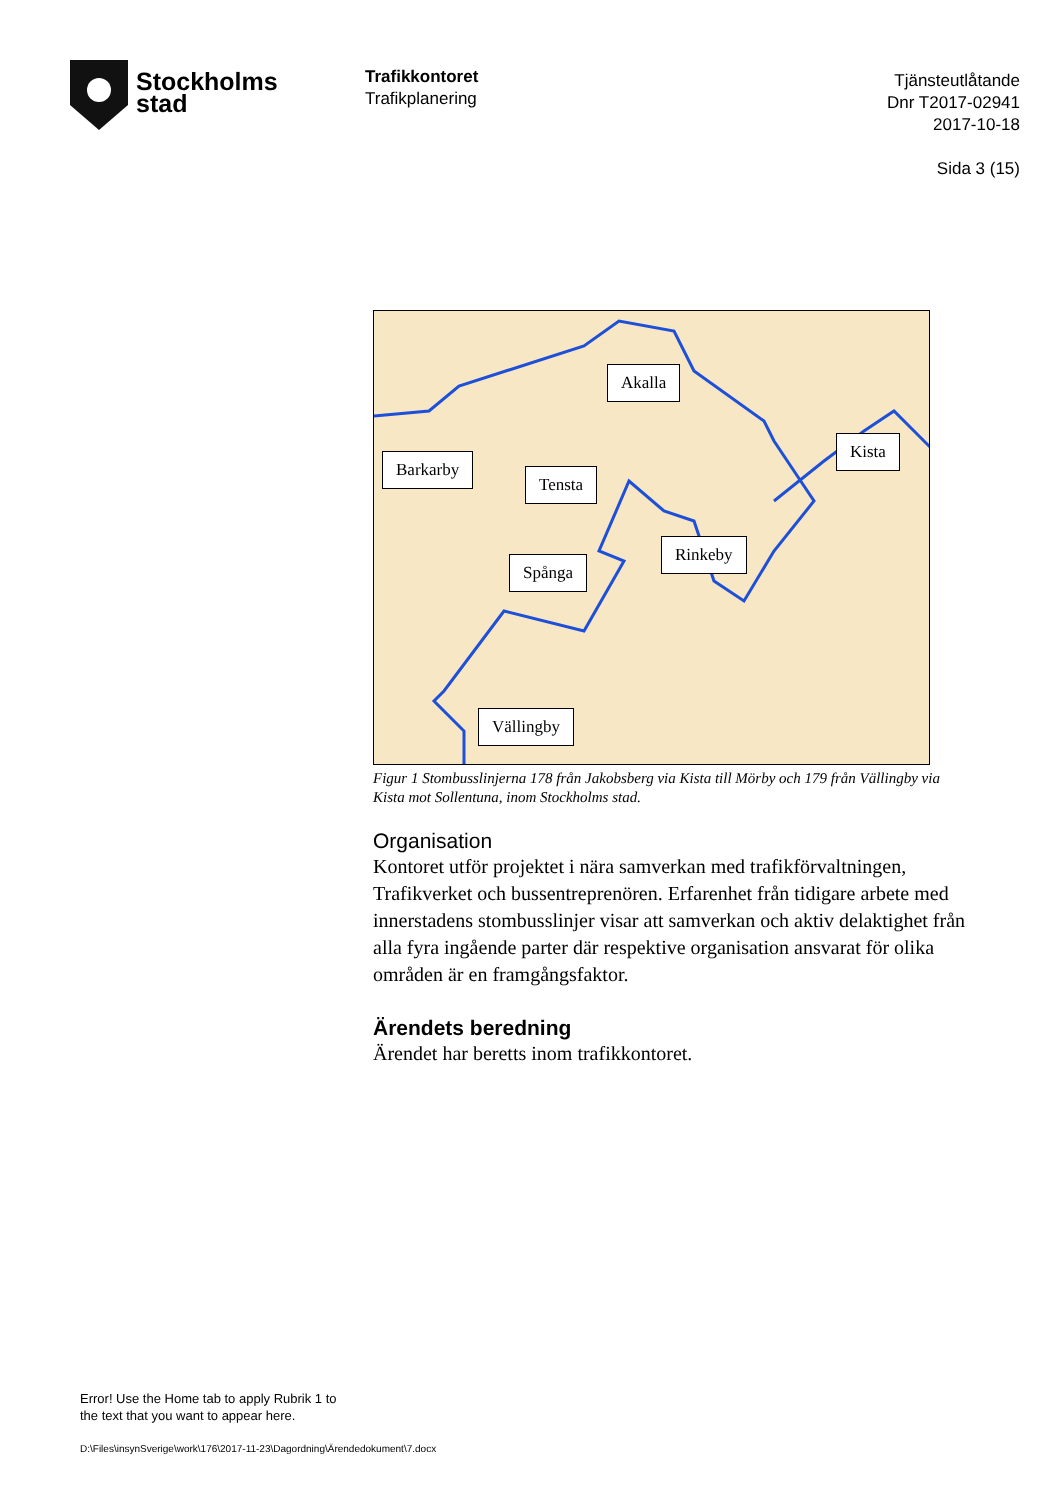Stockholms
stad
Trafikkontoret
Trafikplanering
Tjänsteutlåtande
Dnr T2017-02941
2017-10-18
Sida 3 (15)
Akalla
Kista
Barkarby
Tensta
Rinkeby
Spånga
Vällingby
Figur 1 Stombusslinjerna 178 från Jakobsberg via Kista till Mörby och 179 från Vällingby via Kista mot Sollentuna, inom Stockholms stad.
Organisation
Kontoret utför projektet i nära samverkan med trafikförvaltningen, Trafikverket och bussentreprenören. Erfarenhet från tidigare arbete med innerstadens stombusslinjer visar att samverkan och aktiv delaktighet från alla fyra ingående parter där respektive organisation ansvarat för olika områden är en framgångsfaktor.
Ärendets beredning
Ärendet har beretts inom trafikkontoret.
Error! Use the Home tab to apply Rubrik 1 to
the text that you want to appear here.
D:\Files\insynSverige\work\176\2017-11-23\Dagordning\Ärendedokument\7.docx